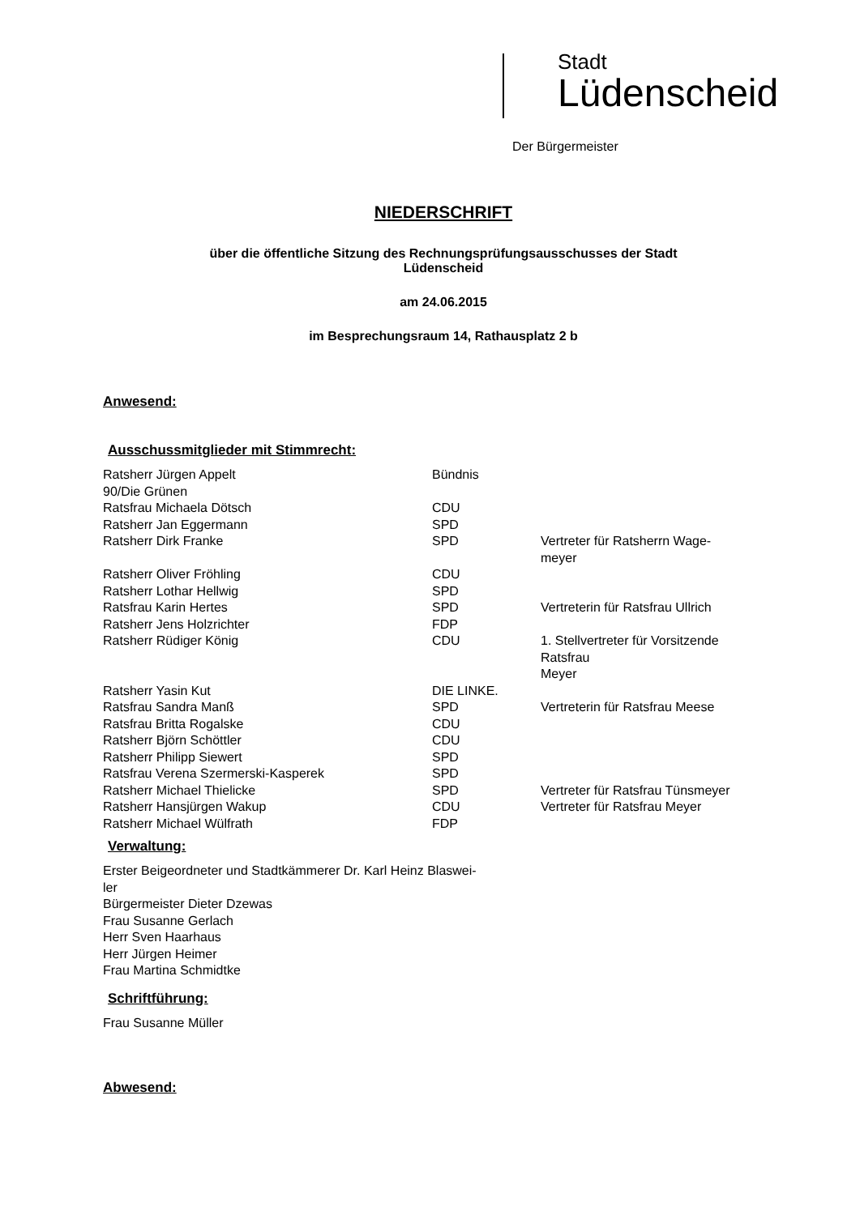Stadt
Lüdenscheid
Der Bürgermeister
NIEDERSCHRIFT
über die öffentliche Sitzung des Rechnungsprüfungsausschusses der Stadt
Lüdenscheid
am 24.06.2015
im Besprechungsraum 14, Rathausplatz 2 b
Anwesend:
Ausschussmitglieder mit Stimmrecht:
| Ratsherr Jürgen Appelt 90/Die Grünen | Bündnis | |
| Ratsfrau Michaela Dötsch | CDU | |
| Ratsherr Jan Eggermann | SPD | |
| Ratsherr Dirk Franke | SPD | Vertreter für Ratsherrn Wage- meyer |
| Ratsherr Oliver Fröhling | CDU | |
| Ratsherr Lothar Hellwig | SPD | |
| Ratsfrau Karin Hertes | SPD | Vertreterin für Ratsfrau Ullrich |
| Ratsherr Jens Holzrichter | FDP | |
| Ratsherr Rüdiger König | CDU | 1. Stellvertreter für Vorsitzende Ratsfrau Meyer |
| Ratsherr Yasin Kut | DIE LINKE. | |
| Ratsfrau Sandra Manß | SPD | Vertreterin für Ratsfrau Meese |
| Ratsfrau Britta Rogalske | CDU | |
| Ratsherr Björn Schöttler | CDU | |
| Ratsherr Philipp Siewert | SPD | |
| Ratsfrau Verena Szermerski-Kasperek | SPD | |
| Ratsherr Michael Thielicke | SPD | Vertreter für Ratsfrau Tünsmeyer |
| Ratsherr Hansjürgen Wakup | CDU | Vertreter für Ratsfrau Meyer |
| Ratsherr Michael Wülfrath | FDP | |
Verwaltung:
Erster Beigeordneter und Stadtkämmerer Dr. Karl Heinz Blaswei-
ler
Bürgermeister Dieter Dzewas
Frau Susanne Gerlach
Herr Sven Haarhaus
Herr Jürgen Heimer
Frau Martina Schmidtke
Schriftführung:
Frau Susanne Müller
Abwesend: